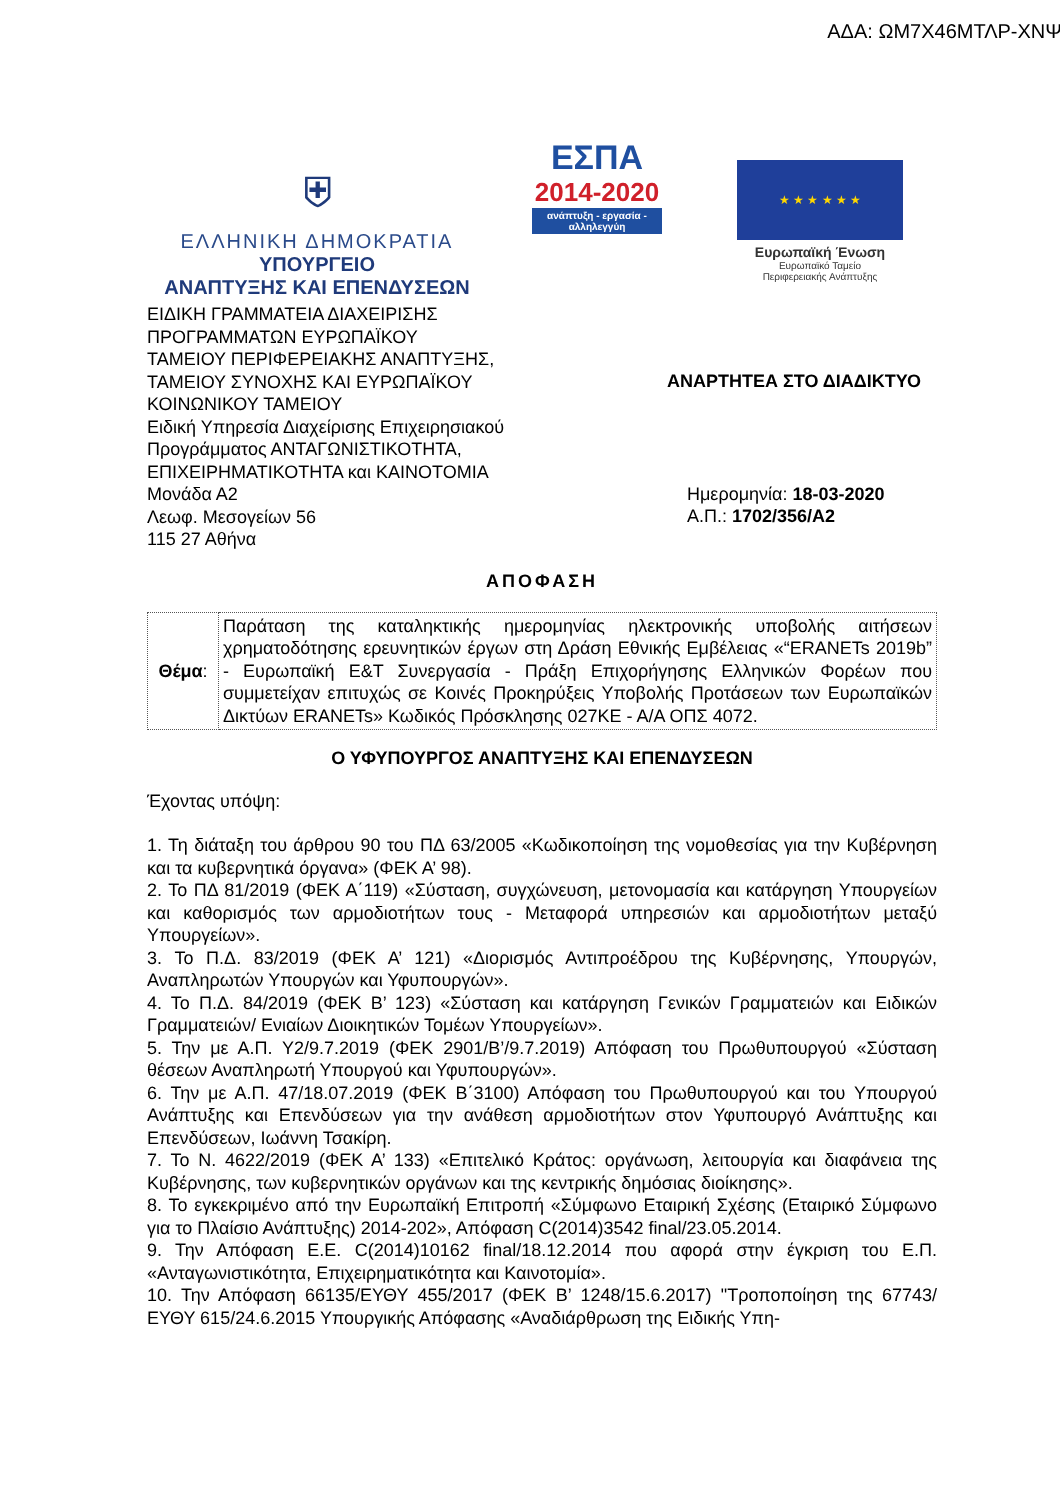ΑΔΑ: ΩΜ7Χ46ΜΤΛΡ-ΧΝΨ
⛨
ΕΛΛΗΝΙΚΗ ΔΗΜΟΚΡΑΤΙΑ
ΥΠΟΥΡΓΕΙΟ
ΑΝΑΠΤΥΞΗΣ ΚΑΙ ΕΠΕΝΔΥΣΕΩΝ
ΕΣΠΑ
2014-2020
ανάπτυξη - εργασία - αλληλεγγύη
★ ★ ★ ★ ★ ★
Ευρωπαϊκή Ένωση
Ευρωπαϊκό Ταμείο
Περιφερειακής Ανάπτυξης
ΕΙΔΙΚΗ ΓΡΑΜΜΑΤΕΙΑ ΔΙΑΧΕΙΡΙΣΗΣ
ΠΡΟΓΡΑΜΜΑΤΩΝ ΕΥΡΩΠΑΪΚΟΥ
ΤΑΜΕΙΟΥ ΠΕΡΙΦΕΡΕΙΑΚΗΣ ΑΝΑΠΤΥΞΗΣ,
ΤΑΜΕΙΟΥ ΣΥΝΟΧΗΣ ΚΑΙ ΕΥΡΩΠΑΪΚΟΥ
ΚΟΙΝΩΝΙΚΟΥ ΤΑΜΕΙΟΥ
Ειδική Υπηρεσία Διαχείρισης Επιχειρησιακού
Προγράμματος ΑΝΤΑΓΩΝΙΣΤΙΚΟΤΗΤΑ,
ΕΠΙΧΕΙΡΗΜΑΤΙΚΟΤΗΤΑ και ΚΑΙΝΟΤΟΜΙΑ
Μονάδα Α2
Λεωφ. Μεσογείων 56
115 27 Αθήνα
ΑΝΑΡΤΗΤΕΑ ΣΤΟ ΔΙΑΔΙΚΤΥΟ
Ημερομηνία: 18-03-2020
Α.Π.: 1702/356/Α2
ΑΠΟΦΑΣΗ
| Θέμα : | Παράταση της καταληκτικής ημερομηνίας ηλεκτρονικής υποβολής αιτήσεων χρηματοδότησης ερευνητικών έργων στη Δράση Εθνικής Εμβέλειας «“ERANETs 2019b” - Ευρωπαϊκή Ε&Τ Συνεργασία - Πράξη Επιχορήγησης Ελληνικών Φορέων που συμμετείχαν επιτυχώς σε Κοινές Προκηρύξεις Υποβολής Προτάσεων των Ευρωπαϊκών Δικτύων ERANETs» Κωδικός Πρόσκλησης 027ΚΕ - Α/Α ΟΠΣ 4072. |
Ο ΥΦΥΠΟΥΡΓΟΣ ΑΝΑΠΤΥΞΗΣ ΚΑΙ ΕΠΕΝΔΥΣΕΩΝ
Έχοντας υπόψη:
1. Τη διάταξη του άρθρου 90 του ΠΔ 63/2005 «Κωδικοποίηση της νομοθεσίας για την Κυβέρνηση και τα κυβερνητικά όργανα» (ΦΕΚ Α’ 98).
2. Το ΠΔ 81/2019 (ΦΕΚ Α΄119) «Σύσταση, συγχώνευση, μετονομασία και κατάργηση Υπουργείων και καθορισμός των αρμοδιοτήτων τους - Μεταφορά υπηρεσιών και αρμοδιοτήτων μεταξύ Υπουργείων».
3. Το Π.Δ. 83/2019 (ΦΕΚ Α’ 121) «Διορισμός Αντιπροέδρου της Κυβέρνησης, Υπουργών, Αναπληρωτών Υπουργών και Υφυπουργών».
4. Το Π.Δ. 84/2019 (ΦΕΚ Β’ 123) «Σύσταση και κατάργηση Γενικών Γραμματειών και Ειδικών Γραμματειών/ Ενιαίων Διοικητικών Τομέων Υπουργείων».
5. Την με Α.Π. Υ2/9.7.2019 (ΦΕΚ 2901/Β’/9.7.2019) Απόφαση του Πρωθυπουργού «Σύσταση θέσεων Αναπληρωτή Υπουργού και Υφυπουργών».
6. Την με Α.Π. 47/18.07.2019 (ΦΕΚ Β΄3100) Απόφαση του Πρωθυπουργού και του Υπουργού Ανάπτυξης και Επενδύσεων για την ανάθεση αρμοδιοτήτων στον Υφυπουργό Ανάπτυξης και Επενδύσεων, Ιωάννη Τσακίρη.
7. Το Ν. 4622/2019 (ΦΕΚ Α’ 133) «Επιτελικό Κράτος: οργάνωση, λειτουργία και διαφάνεια της Κυβέρνησης, των κυβερνητικών οργάνων και της κεντρικής δημόσιας διοίκησης».
8. Το εγκεκριμένο από την Ευρωπαϊκή Επιτροπή «Σύμφωνο Εταιρική Σχέσης (Εταιρικό Σύμφωνο για το Πλαίσιο Ανάπτυξης) 2014-202», Απόφαση C(2014)3542 final/23.05.2014.
9. Την Απόφαση Ε.Ε. C(2014)10162 final/18.12.2014 που αφορά στην έγκριση του Ε.Π. «Ανταγωνιστικότητα, Επιχειρηματικότητα και Καινοτομία».
10. Την Απόφαση 66135/ΕΥΘΥ 455/2017 (ΦΕΚ Β’ 1248/15.6.2017) "Τροποποίηση της 67743/ΕΥΘΥ 615/24.6.2015 Υπουργικής Απόφασης «Αναδιάρθρωση της Ειδικής Υπη-